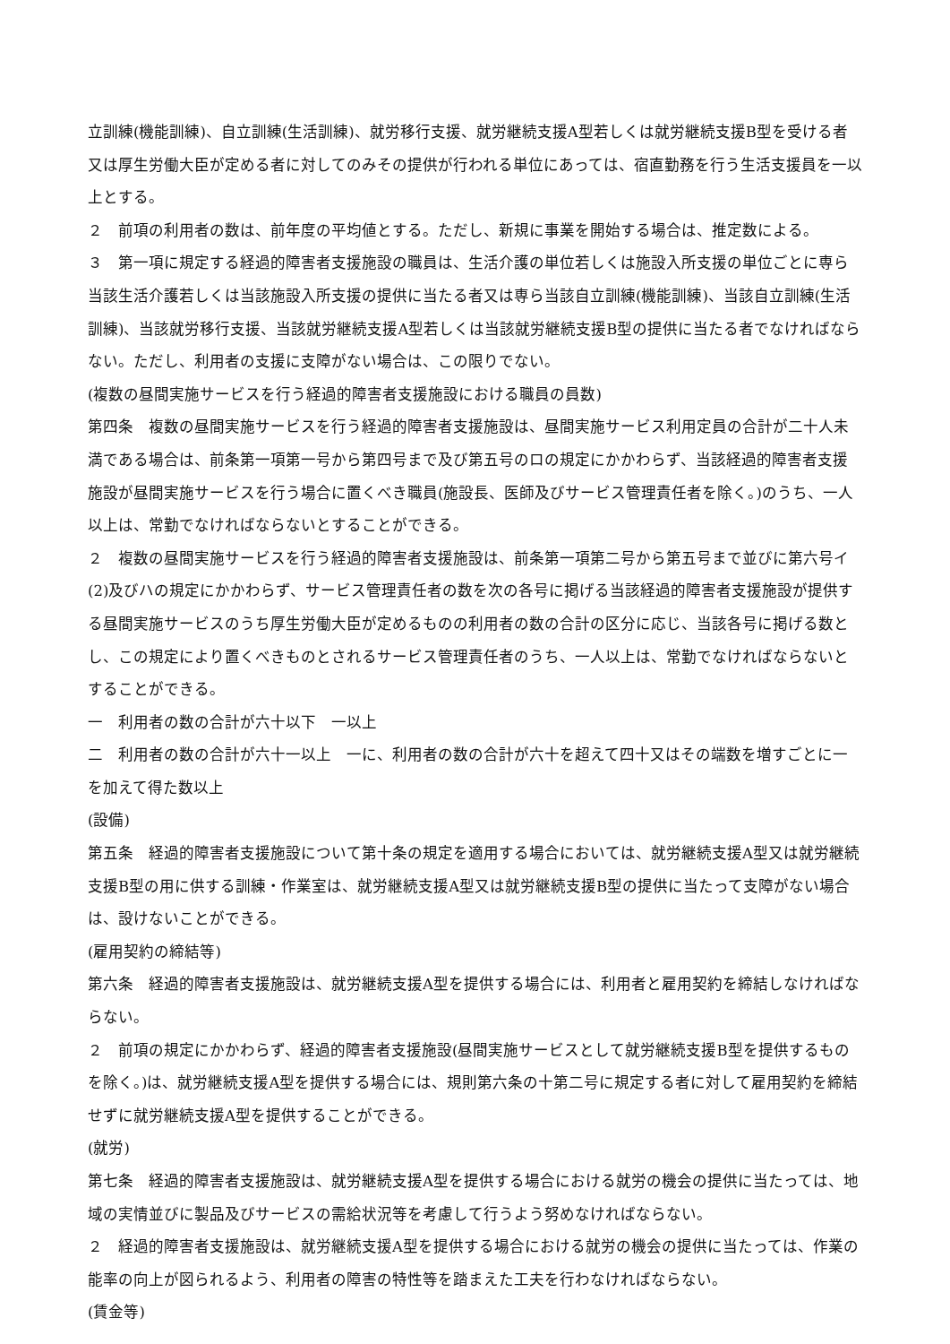立訓練(機能訓練)、自立訓練(生活訓練)、就労移行支援、就労継続支援A型若しくは就労継続支援B型を受ける者又は厚生労働大臣が定める者に対してのみその提供が行われる単位にあっては、宿直勤務を行う生活支援員を一以上とする。
２　前項の利用者の数は、前年度の平均値とする。ただし、新規に事業を開始する場合は、推定数による。
３　第一項に規定する経過的障害者支援施設の職員は、生活介護の単位若しくは施設入所支援の単位ごとに専ら当該生活介護若しくは当該施設入所支援の提供に当たる者又は専ら当該自立訓練(機能訓練)、当該自立訓練(生活訓練)、当該就労移行支援、当該就労継続支援A型若しくは当該就労継続支援B型の提供に当たる者でなければならない。ただし、利用者の支援に支障がない場合は、この限りでない。
(複数の昼間実施サービスを行う経過的障害者支援施設における職員の員数)
第四条　複数の昼間実施サービスを行う経過的障害者支援施設は、昼間実施サービス利用定員の合計が二十人未満である場合は、前条第一項第一号から第四号まで及び第五号のロの規定にかかわらず、当該経過的障害者支援施設が昼間実施サービスを行う場合に置くべき職員(施設長、医師及びサービス管理責任者を除く。)のうち、一人以上は、常勤でなければならないとすることができる。
２　複数の昼間実施サービスを行う経過的障害者支援施設は、前条第一項第二号から第五号まで並びに第六号イ(2)及びハの規定にかかわらず、サービス管理責任者の数を次の各号に掲げる当該経過的障害者支援施設が提供する昼間実施サービスのうち厚生労働大臣が定めるものの利用者の数の合計の区分に応じ、当該各号に掲げる数とし、この規定により置くべきものとされるサービス管理責任者のうち、一人以上は、常勤でなければならないとすることができる。
一　利用者の数の合計が六十以下　一以上
二　利用者の数の合計が六十一以上　一に、利用者の数の合計が六十を超えて四十又はその端数を増すごとに一を加えて得た数以上
(設備)
第五条　経過的障害者支援施設について第十条の規定を適用する場合においては、就労継続支援A型又は就労継続支援B型の用に供する訓練・作業室は、就労継続支援A型又は就労継続支援B型の提供に当たって支障がない場合は、設けないことができる。
(雇用契約の締結等)
第六条　経過的障害者支援施設は、就労継続支援A型を提供する場合には、利用者と雇用契約を締結しなければならない。
２　前項の規定にかかわらず、経過的障害者支援施設(昼間実施サービスとして就労継続支援B型を提供するものを除く。)は、就労継続支援A型を提供する場合には、規則第六条の十第二号に規定する者に対して雇用契約を締結せずに就労継続支援A型を提供することができる。
(就労)
第七条　経過的障害者支援施設は、就労継続支援A型を提供する場合における就労の機会の提供に当たっては、地域の実情並びに製品及びサービスの需給状況等を考慮して行うよう努めなければならない。
２　経過的障害者支援施設は、就労継続支援A型を提供する場合における就労の機会の提供に当たっては、作業の能率の向上が図られるよう、利用者の障害の特性等を踏まえた工夫を行わなければならない。
(賃金等)